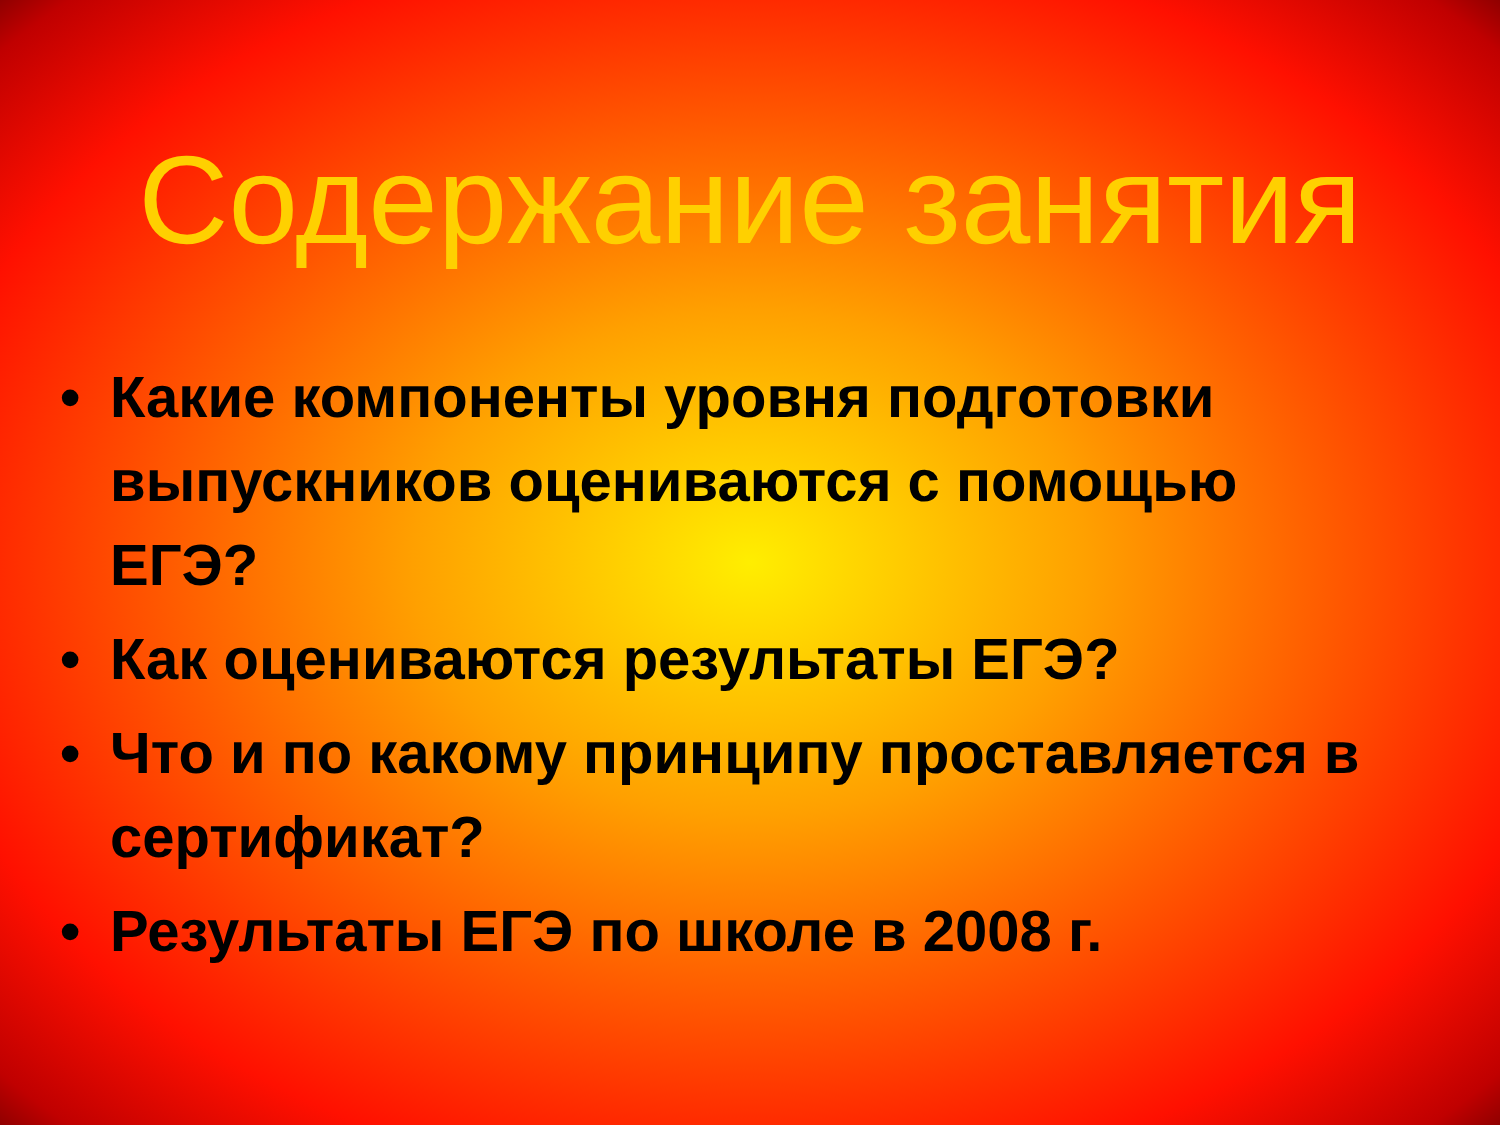Содержание занятия
• Какие компоненты уровня подготовки выпускников оцениваются с помощью ЕГЭ?
• Как оцениваются результаты ЕГЭ?
• Что и по какому принципу проставляется в сертификат?
• Результаты ЕГЭ по школе в 2008 г.